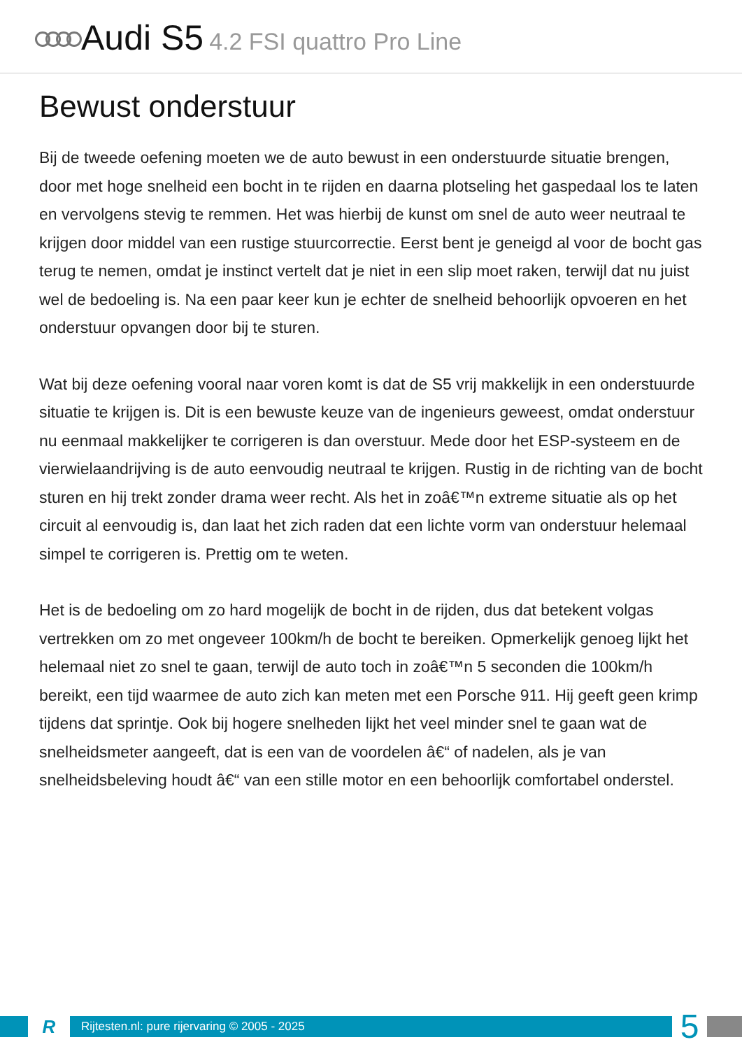Audi S5 4.2 FSI quattro Pro Line
Bewust onderstuur
Bij de tweede oefening moeten we de auto bewust in een onderstuurde situatie brengen, door met hoge snelheid een bocht in te rijden en daarna plotseling het gaspedaal los te laten en vervolgens stevig te remmen. Het was hierbij de kunst om snel de auto weer neutraal te krijgen door middel van een rustige stuurcorrectie. Eerst bent je geneigd al voor de bocht gas terug te nemen, omdat je instinct vertelt dat je niet in een slip moet raken, terwijl dat nu juist wel de bedoeling is. Na een paar keer kun je echter de snelheid behoorlijk opvoeren en het onderstuur opvangen door bij te sturen.
Wat bij deze oefening vooral naar voren komt is dat de S5 vrij makkelijk in een onderstuurde situatie te krijgen is. Dit is een bewuste keuze van de ingenieurs geweest, omdat onderstuur nu eenmaal makkelijker te corrigeren is dan overstuur. Mede door het ESP-systeem en de vierwielaandrijving is de auto eenvoudig neutraal te krijgen. Rustig in de richting van de bocht sturen en hij trekt zonder drama weer recht. Als het in zoâ€™n extreme situatie als op het circuit al eenvoudig is, dan laat het zich raden dat een lichte vorm van onderstuur helemaal simpel te corrigeren is. Prettig om te weten.
Het is de bedoeling om zo hard mogelijk de bocht in de rijden, dus dat betekent volgas vertrekken om zo met ongeveer 100km/h de bocht te bereiken. Opmerkelijk genoeg lijkt het helemaal niet zo snel te gaan, terwijl de auto toch in zoâ€™n 5 seconden die 100km/h bereikt, een tijd waarmee de auto zich kan meten met een Porsche 911. Hij geeft geen krimp tijdens dat sprintje. Ook bij hogere snelheden lijkt het veel minder snel te gaan wat de snelheidsmeter aangeeft, dat is een van de voordelen â€“ of nadelen, als je van snelheidsbeleving houdt â€“ van een stille motor en een behoorlijk comfortabel onderstel.
R
Rijtesten.nl: pure rijervaring © 2005 - 2025
5